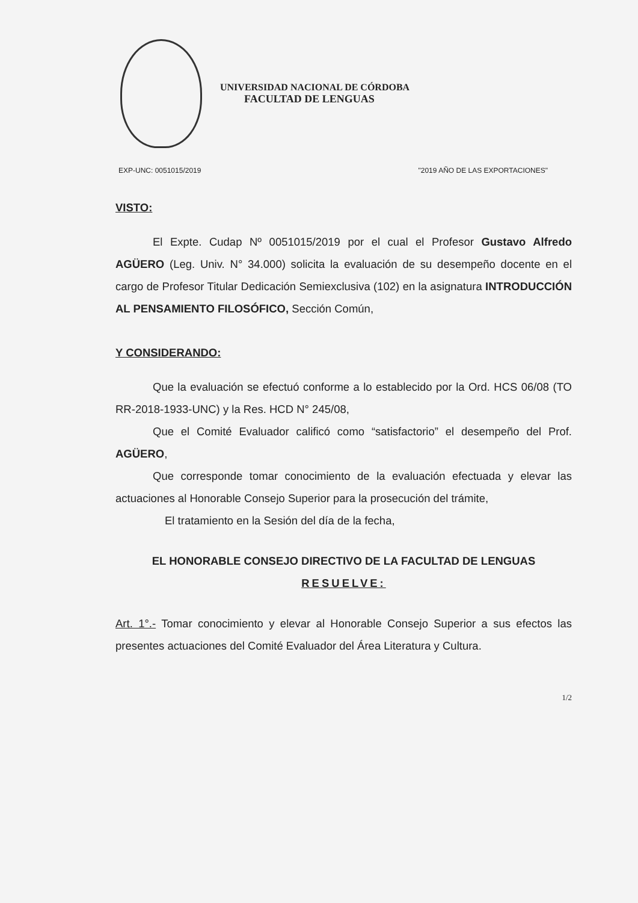UNIVERSIDAD NACIONAL DE CÓRDOBA
FACULTAD DE LENGUAS
EXP-UNC: 0051015/2019 "2019 AÑO DE LAS EXPORTACIONES"
VISTO:
El Expte. Cudap Nº 0051015/2019 por el cual el Profesor Gustavo Alfredo AGÜERO (Leg. Univ. N° 34.000) solicita la evaluación de su desempeño docente en el cargo de Profesor Titular Dedicación Semiexclusiva (102) en la asignatura INTRODUCCIÓN AL PENSAMIENTO FILOSÓFICO, Sección Común,
Y CONSIDERANDO:
Que la evaluación se efectuó conforme a lo establecido por la Ord. HCS 06/08 (TO RR-2018-1933-UNC) y la Res. HCD N° 245/08,
Que el Comité Evaluador calificó como “satisfactorio” el desempeño del Prof. AGÜERO,
Que corresponde tomar conocimiento de la evaluación efectuada y elevar las actuaciones al Honorable Consejo Superior para la prosecución del trámite,
El tratamiento en la Sesión del día de la fecha,
EL HONORABLE CONSEJO DIRECTIVO DE LA FACULTAD DE LENGUAS
RESUELVE:
Art. 1°.- Tomar conocimiento y elevar al Honorable Consejo Superior a sus efectos las presentes actuaciones del Comité Evaluador del Área Literatura y Cultura.
1/2